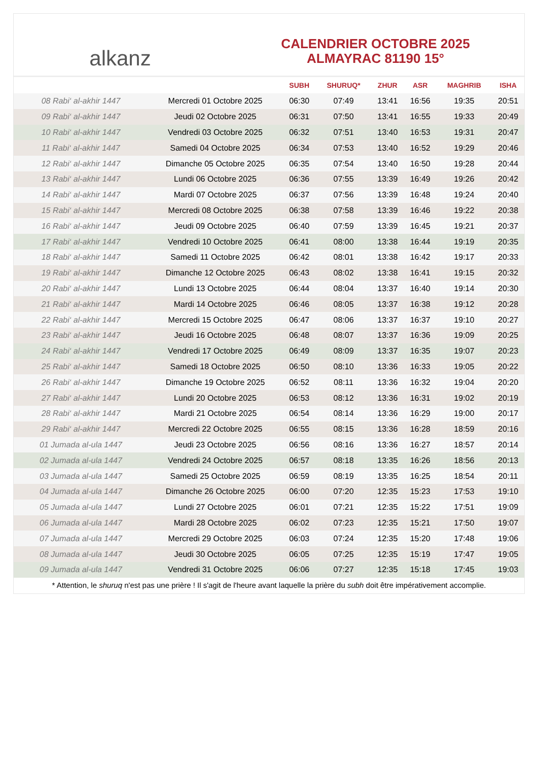alkanz
CALENDRIER OCTOBRE 2025
ALMAYRAC 81190 15°
| | | SUBH | SHURUQ* | ZHUR | ASR | MAGHRIB | ISHA |
| --- | --- | --- | --- | --- | --- | --- | --- |
| 08 Rabi‘ al-akhir 1447 | Mercredi 01 Octobre 2025 | 06:30 | 07:49 | 13:41 | 16:56 | 19:35 | 20:51 |
| 09 Rabi‘ al-akhir 1447 | Jeudi 02 Octobre 2025 | 06:31 | 07:50 | 13:41 | 16:55 | 19:33 | 20:49 |
| 10 Rabi‘ al-akhir 1447 | Vendredi 03 Octobre 2025 | 06:32 | 07:51 | 13:40 | 16:53 | 19:31 | 20:47 |
| 11 Rabi‘ al-akhir 1447 | Samedi 04 Octobre 2025 | 06:34 | 07:53 | 13:40 | 16:52 | 19:29 | 20:46 |
| 12 Rabi‘ al-akhir 1447 | Dimanche 05 Octobre 2025 | 06:35 | 07:54 | 13:40 | 16:50 | 19:28 | 20:44 |
| 13 Rabi‘ al-akhir 1447 | Lundi 06 Octobre 2025 | 06:36 | 07:55 | 13:39 | 16:49 | 19:26 | 20:42 |
| 14 Rabi‘ al-akhir 1447 | Mardi 07 Octobre 2025 | 06:37 | 07:56 | 13:39 | 16:48 | 19:24 | 20:40 |
| 15 Rabi‘ al-akhir 1447 | Mercredi 08 Octobre 2025 | 06:38 | 07:58 | 13:39 | 16:46 | 19:22 | 20:38 |
| 16 Rabi‘ al-akhir 1447 | Jeudi 09 Octobre 2025 | 06:40 | 07:59 | 13:39 | 16:45 | 19:21 | 20:37 |
| 17 Rabi‘ al-akhir 1447 | Vendredi 10 Octobre 2025 | 06:41 | 08:00 | 13:38 | 16:44 | 19:19 | 20:35 |
| 18 Rabi‘ al-akhir 1447 | Samedi 11 Octobre 2025 | 06:42 | 08:01 | 13:38 | 16:42 | 19:17 | 20:33 |
| 19 Rabi‘ al-akhir 1447 | Dimanche 12 Octobre 2025 | 06:43 | 08:02 | 13:38 | 16:41 | 19:15 | 20:32 |
| 20 Rabi‘ al-akhir 1447 | Lundi 13 Octobre 2025 | 06:44 | 08:04 | 13:37 | 16:40 | 19:14 | 20:30 |
| 21 Rabi‘ al-akhir 1447 | Mardi 14 Octobre 2025 | 06:46 | 08:05 | 13:37 | 16:38 | 19:12 | 20:28 |
| 22 Rabi‘ al-akhir 1447 | Mercredi 15 Octobre 2025 | 06:47 | 08:06 | 13:37 | 16:37 | 19:10 | 20:27 |
| 23 Rabi‘ al-akhir 1447 | Jeudi 16 Octobre 2025 | 06:48 | 08:07 | 13:37 | 16:36 | 19:09 | 20:25 |
| 24 Rabi‘ al-akhir 1447 | Vendredi 17 Octobre 2025 | 06:49 | 08:09 | 13:37 | 16:35 | 19:07 | 20:23 |
| 25 Rabi‘ al-akhir 1447 | Samedi 18 Octobre 2025 | 06:50 | 08:10 | 13:36 | 16:33 | 19:05 | 20:22 |
| 26 Rabi‘ al-akhir 1447 | Dimanche 19 Octobre 2025 | 06:52 | 08:11 | 13:36 | 16:32 | 19:04 | 20:20 |
| 27 Rabi‘ al-akhir 1447 | Lundi 20 Octobre 2025 | 06:53 | 08:12 | 13:36 | 16:31 | 19:02 | 20:19 |
| 28 Rabi‘ al-akhir 1447 | Mardi 21 Octobre 2025 | 06:54 | 08:14 | 13:36 | 16:29 | 19:00 | 20:17 |
| 29 Rabi‘ al-akhir 1447 | Mercredi 22 Octobre 2025 | 06:55 | 08:15 | 13:36 | 16:28 | 18:59 | 20:16 |
| 01 Jumada al-ula 1447 | Jeudi 23 Octobre 2025 | 06:56 | 08:16 | 13:36 | 16:27 | 18:57 | 20:14 |
| 02 Jumada al-ula 1447 | Vendredi 24 Octobre 2025 | 06:57 | 08:18 | 13:35 | 16:26 | 18:56 | 20:13 |
| 03 Jumada al-ula 1447 | Samedi 25 Octobre 2025 | 06:59 | 08:19 | 13:35 | 16:25 | 18:54 | 20:11 |
| 04 Jumada al-ula 1447 | Dimanche 26 Octobre 2025 | 06:00 | 07:20 | 12:35 | 15:23 | 17:53 | 19:10 |
| 05 Jumada al-ula 1447 | Lundi 27 Octobre 2025 | 06:01 | 07:21 | 12:35 | 15:22 | 17:51 | 19:09 |
| 06 Jumada al-ula 1447 | Mardi 28 Octobre 2025 | 06:02 | 07:23 | 12:35 | 15:21 | 17:50 | 19:07 |
| 07 Jumada al-ula 1447 | Mercredi 29 Octobre 2025 | 06:03 | 07:24 | 12:35 | 15:20 | 17:48 | 19:06 |
| 08 Jumada al-ula 1447 | Jeudi 30 Octobre 2025 | 06:05 | 07:25 | 12:35 | 15:19 | 17:47 | 19:05 |
| 09 Jumada al-ula 1447 | Vendredi 31 Octobre 2025 | 06:06 | 07:27 | 12:35 | 15:18 | 17:45 | 19:03 |
* Attention, le shuruq n'est pas une prière ! Il s'agit de l'heure avant laquelle la prière du subh doit être impérativement accomplie.